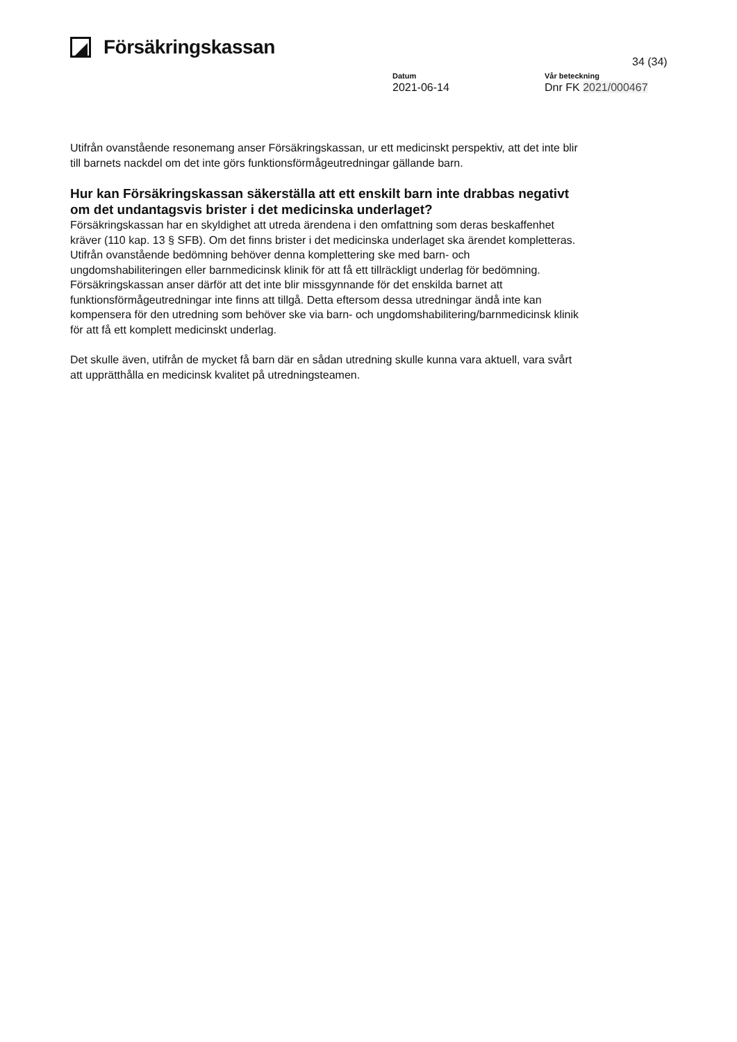Försäkringskassan
34 (34)
Datum
2021-06-14
Vår beteckning
Dnr FK 2021/000467
Utifrån ovanstående resonemang anser Försäkringskassan, ur ett medicinskt perspektiv, att det inte blir till barnets nackdel om det inte görs funktionsförmågeutredningar gällande barn.
Hur kan Försäkringskassan säkerställa att ett enskilt barn inte drabbas negativt om det undantagsvis brister i det medicinska underlaget?
Försäkringskassan har en skyldighet att utreda ärendena i den omfattning som deras beskaffenhet kräver (110 kap. 13 § SFB). Om det finns brister i det medicinska underlaget ska ärendet kompletteras. Utifrån ovanstående bedömning behöver denna komplettering ske med barn- och ungdomshabiliteringen eller barnmedicinsk klinik för att få ett tillräckligt underlag för bedömning. Försäkringskassan anser därför att det inte blir missgynnande för det enskilda barnet att funktionsförmågeutredningar inte finns att tillgå. Detta eftersom dessa utredningar ändå inte kan kompensera för den utredning som behöver ske via barn- och ungdomshabilitering/barnmedicinsk klinik för att få ett komplett medicinskt underlag.
Det skulle även, utifrån de mycket få barn där en sådan utredning skulle kunna vara aktuell, vara svårt att upprätthålla en medicinsk kvalitet på utredningsteamen.